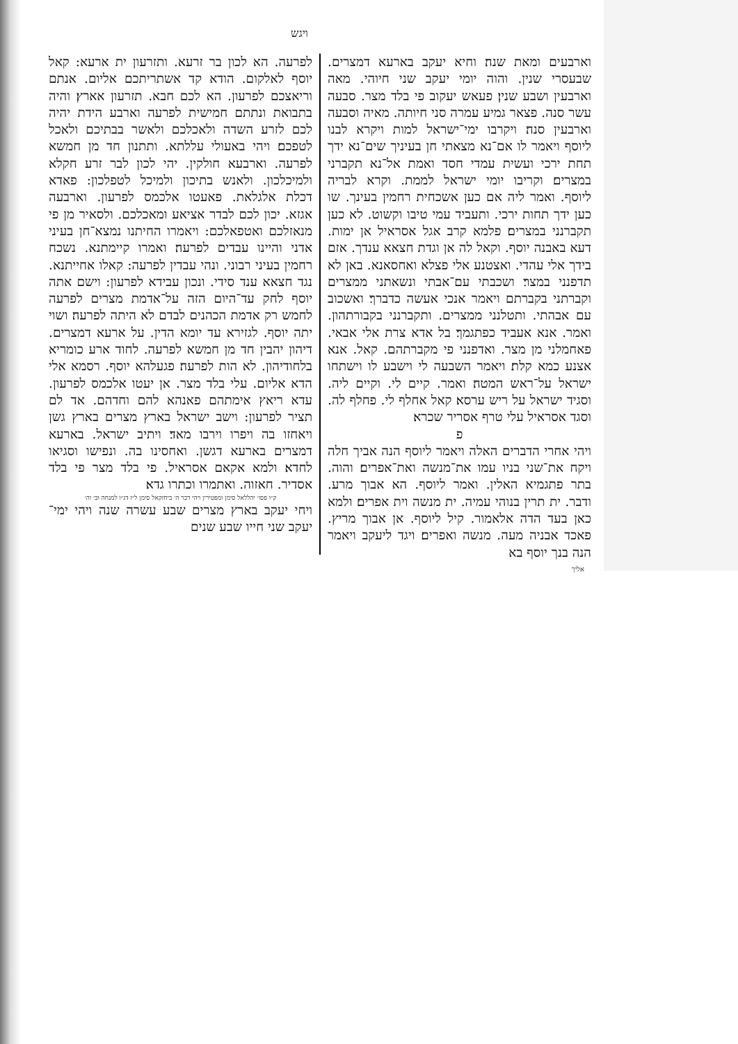ויגש
לפרעה. הא לכון בר זרעא. ותזרעון ית ארעא: קאל יוסף לאלקום. הודא קד אשתריתכם אליום. אנתם וריאצכם לפרעון. הא לכם חבא. תזרעון אארץ׃ והיה בתבואת ונתתם חמישית לפרעה וארבע הידת יהיה לכם לזרע השדה ולאכלכם ולאשר בבתיכם ולאכל לטפכם׃ ויהי באעולי עללתא. ותתנון חד מן חמשא לפרעה. וארבעא חולקין. יהי לכון לבר זרע חקלא ולמיכלכון. ולאנש בתיכון ולמיכל לטפלכון: פאדא דכלת אלגלאת. פאעטו אלכמס לפרעון. וארבעה אגזא. יכון לכם לבדר אציאע ומאכלכם. ולסאיר מן פי מנאזלכם ואטפאלכם: ויאמרו החיתנו נמצא־חן בעיני אדני והיינו עבדים לפרעה׃ ואמרו קיימתנא. נשכח רחמין בעיני רבוני. ונהי עבדין לפרעה: קאלו אחייתנא. נגד חצאא ענד סידי. ונכון עבידא לפרעון: וישם אתה יוסף לחק עד־היום הזה על־אדמת מצרים לפרעה לחמש רק אדמת הכהנים לבדם לא היתה לפרעה׃ ושוי יתה יוסף. לגזירא עד יומא הדין. על ארעא דמצרים. דיהון יהבין חד מן חמשא לפרעה. לחוד ארע כומריא בלחודיהון. לא הות לפרעה׃ פגעלהא יוסף. רסמא אלי הדא אליום. עלי בלד מצר. אן יעטו אלכמס לפרעון. עדא ריאץ אימתהם פאנהא להם וחדהם. אד לם תציר לפרעון: וישב ישראל בארץ מצרים בארץ גשן ויאחזו בה ויפרו וירבו מאד׃ ויתיב ישראל. בארעא דמצרים בארעא דגשן. ואחסינו בה. ונפישו וסגיאו לחדא׃ ולמא אקאם אסראיל. פי בלד מצר פי בלד אסדיר. חאזוה. ואתמרו וכתרו גדא׃
ק״ו פסו׳ יהללאל סימן ומפטירין ויהי דבר ה׳ ביחזקאל סימן ל״ז דג״ו למנחה וב׳ וה׳
ויחי יעקב בארץ מצרים שבע עשרה שנה ויהי ימי־יעקב שני חייו שבע שנים
וארבעים ומאת שנה׃ וחיא יעקב בארעא דמצרים. שבעסרי שנין. והוה יומי יעקב שני חיוהי. מאה וארבעין ושבע שנין׃ פעאש יעקוב פי בלד מצר. סבעה עשר סנה. פצאר גמיע עמרה סני חיותה. מאיה וסבעה וארבעין סנה׃ ויקרבו ימי־ישראל למות ויקרא לבנו ליוסף ויאמר לו אם־נא מצאתי חן בעיניך שים־נא ידך תחת ירכי ועשית עמדי חסד ואמת אל־נא תקברני במצרים׃ וקריבו יומי ישראל לממת. וקרא לבריה ליוסף. ואמר ליה אם כען אשכחית רחמין בעינך. שו כען ידך תחות ירכי. ותעביד עמי טיבו וקשוט. לא כען תקברנני במצרים׃ פלמא קרב אגל אסראיל אן ימות. דעא באבנה יוסף. וקאל לה אן וגדת חצאא ענדך. אזם בידך אלי עהדי. ואצטנע אלי פצלא ואחסאנא. באן לא תדפנני במצר׃ ושכבתי עם־אבתי ונשאתני ממצרים וקברתני בקברתם ויאמר אנכי אעשה כדברך׃ ואשכוב עם אבהתי. ותטלנני ממצרים. ותקברנני בקבורתהון. ואמר. אנא אעביד כפתגמך׃ בל אדא צרת אלי אבאי. פאחמלני מן מצר. ואדפנני פי מקברתהם. קאל. אנא אצנע כמא קלת׃ ויאמר השבעה לי וישבע לו וישתחו ישראל על־ראש המטה׃ ואמר. קיים לי. וקיים ליה. וסגיד ישראל על ריש ערסא׃ קאל אחלף לי. פחלף לה. וסגד אסראיל עלי טרף אסריר שכרא׃
פ
ויהי אחרי הדברים האלה ויאמר ליוסף הנה אביך חלה ויקח את־שני בניו עמו את־מנשה ואת־אפרים׃ והוה. בתר פתגמיא האלין. ואמר ליוסף. הא אבוך מרע. ודבר. ית תרין בנוהי עמיה. ית מנשה וית אפרים׃ ולמא כאן בעד הדה אלאמור. קיל ליוסף. אן אבוך מריץ. פאכד אבניה מעה. מנשה ואפרים׃ ויגד ליעקב ויאמר הנה בנך יוסף בא
אליך